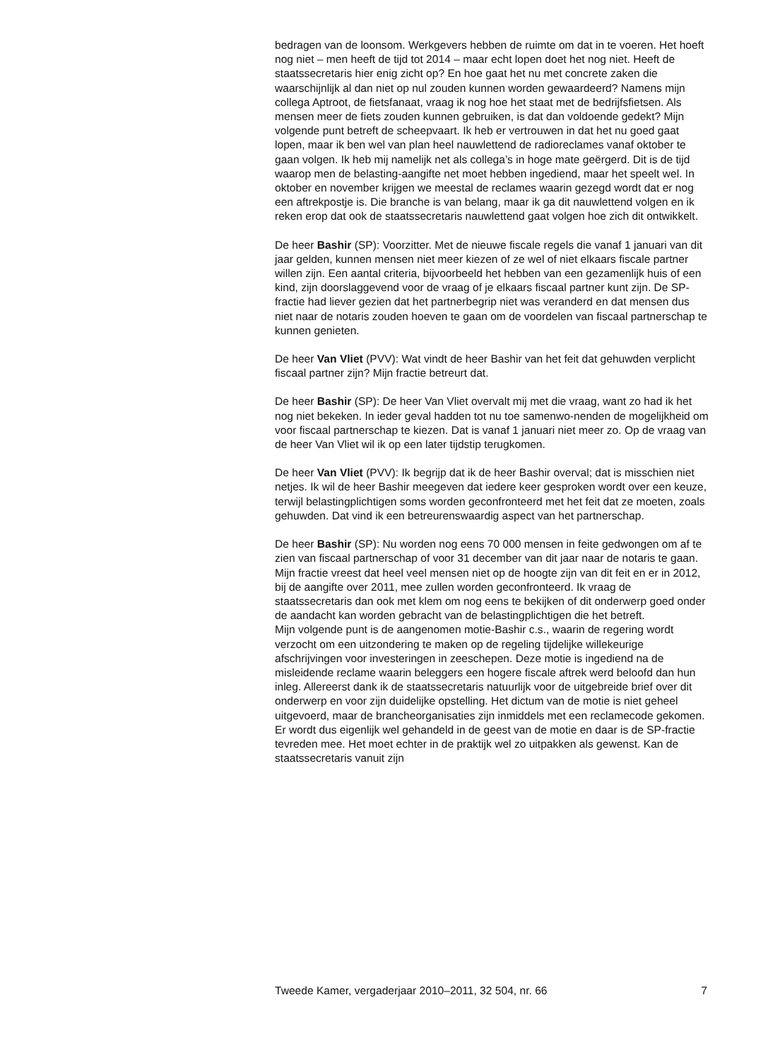bedragen van de loonsom. Werkgevers hebben de ruimte om dat in te voeren. Het hoeft nog niet – men heeft de tijd tot 2014 – maar echt lopen doet het nog niet. Heeft de staatssecretaris hier enig zicht op? En hoe gaat het nu met concrete zaken die waarschijnlijk al dan niet op nul zouden kunnen worden gewaardeerd? Namens mijn collega Aptroot, de fietsfanaat, vraag ik nog hoe het staat met de bedrijfsfietsen. Als mensen meer de fiets zouden kunnen gebruiken, is dat dan voldoende gedekt? Mijn volgende punt betreft de scheepvaart. Ik heb er vertrouwen in dat het nu goed gaat lopen, maar ik ben wel van plan heel nauwlettend de radioreclames vanaf oktober te gaan volgen. Ik heb mij namelijk net als collega’s in hoge mate geërgerd. Dit is de tijd waarop men de belasting-aangifte net moet hebben ingediend, maar het speelt wel. In oktober en november krijgen we meestal de reclames waarin gezegd wordt dat er nog een aftrekpostje is. Die branche is van belang, maar ik ga dit nauwlettend volgen en ik reken erop dat ook de staatssecretaris nauwlettend gaat volgen hoe zich dit ontwikkelt.
De heer Bashir (SP): Voorzitter. Met de nieuwe fiscale regels die vanaf 1 januari van dit jaar gelden, kunnen mensen niet meer kiezen of ze wel of niet elkaars fiscale partner willen zijn. Een aantal criteria, bijvoorbeeld het hebben van een gezamenlijk huis of een kind, zijn doorslaggevend voor de vraag of je elkaars fiscaal partner kunt zijn. De SP-fractie had liever gezien dat het partnerbegrip niet was veranderd en dat mensen dus niet naar de notaris zouden hoeven te gaan om de voordelen van fiscaal partnerschap te kunnen genieten.
De heer Van Vliet (PVV): Wat vindt de heer Bashir van het feit dat gehuwden verplicht fiscaal partner zijn? Mijn fractie betreurt dat.
De heer Bashir (SP): De heer Van Vliet overvalt mij met die vraag, want zo had ik het nog niet bekeken. In ieder geval hadden tot nu toe samenwo-nenden de mogelijkheid om voor fiscaal partnerschap te kiezen. Dat is vanaf 1 januari niet meer zo. Op de vraag van de heer Van Vliet wil ik op een later tijdstip terugkomen.
De heer Van Vliet (PVV): Ik begrijp dat ik de heer Bashir overval; dat is misschien niet netjes. Ik wil de heer Bashir meegeven dat iedere keer gesproken wordt over een keuze, terwijl belastingplichtigen soms worden geconfronteerd met het feit dat ze moeten, zoals gehuwden. Dat vind ik een betreurenswaardig aspect van het partnerschap.
De heer Bashir (SP): Nu worden nog eens 70 000 mensen in feite gedwongen om af te zien van fiscaal partnerschap of voor 31 december van dit jaar naar de notaris te gaan. Mijn fractie vreest dat heel veel mensen niet op de hoogte zijn van dit feit en er in 2012, bij de aangifte over 2011, mee zullen worden geconfronteerd. Ik vraag de staatssecretaris dan ook met klem om nog eens te bekijken of dit onderwerp goed onder de aandacht kan worden gebracht van de belastingplichtigen die het betreft.
Mijn volgende punt is de aangenomen motie-Bashir c.s., waarin de regering wordt verzocht om een uitzondering te maken op de regeling tijdelijke willekeurige afschrijvingen voor investeringen in zeeschepen. Deze motie is ingediend na de misleidende reclame waarin beleggers een hogere fiscale aftrek werd beloofd dan hun inleg. Allereerst dank ik de staatssecretaris natuurlijk voor de uitgebreide brief over dit onderwerp en voor zijn duidelijke opstelling. Het dictum van de motie is niet geheel uitgevoerd, maar de brancheorganisaties zijn inmiddels met een reclamecode gekomen. Er wordt dus eigenlijk wel gehandeld in de geest van de motie en daar is de SP-fractie tevreden mee. Het moet echter in de praktijk wel zo uitpakken als gewenst. Kan de staatssecretaris vanuit zijn
Tweede Kamer, vergaderjaar 2010–2011, 32 504, nr. 66 7